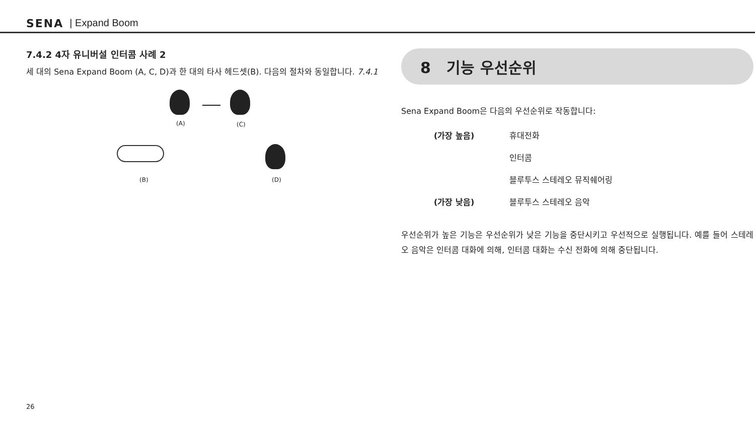SENA | Expand Boom
7.4.2 4자 유니버설 인터콤 사례 2
세 대의 Sena Expand Boom (A, C, D)과 한 대의 타사 헤드셋(B). 다음의 절차와 동일합니다. 7.4.1
(A) (C)
(D)
(B)
8 기능 우선순위
Sena Expand Boom은 다음의 우선순위로 작동합니다:
(가장 높음) 휴대전화
인터콤
블루투스 스테레오 뮤직쉐어링
(가장 낮음) 블루투스 스테레오 음악
우선순위가 높은 기능은 우선순위가 낮은 기능을 중단시키고 우선적으로 실행됩니다. 예를 들어 스테레오 음악은 인터콤 대화에 의해, 인터콤 대화는 수신 전화에 의해 중단됩니다.
26